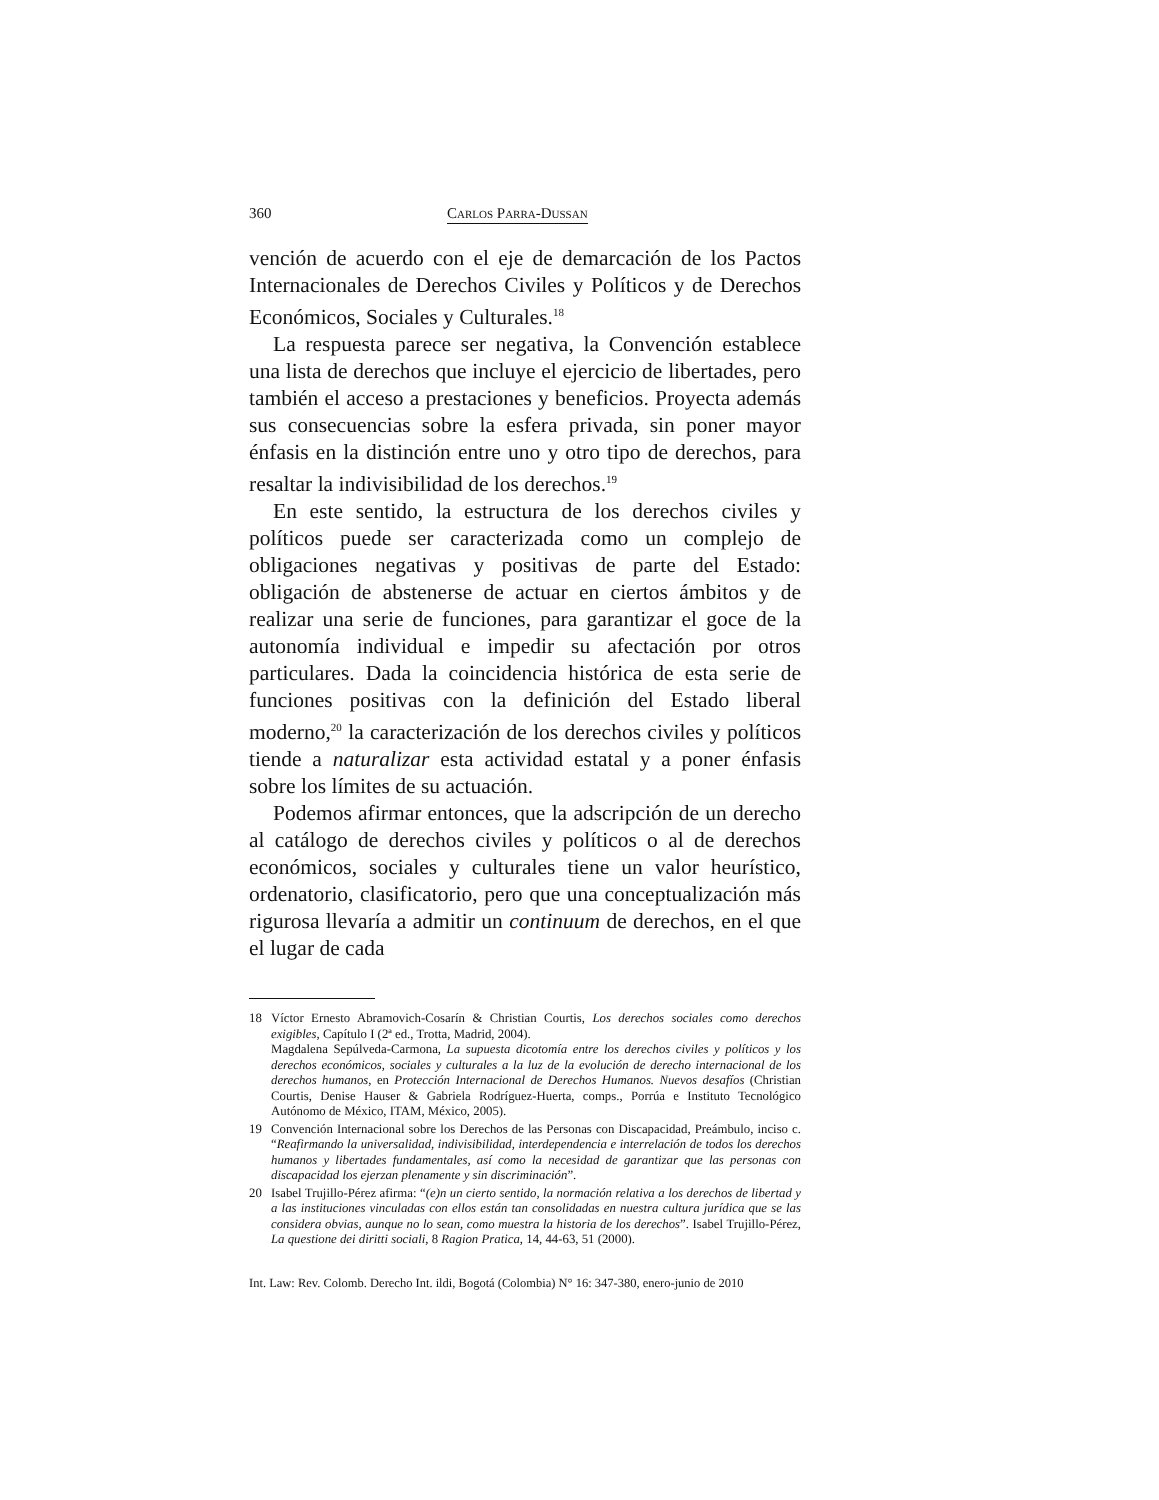360 Carlos Parra-Dussan
vención de acuerdo con el eje de demarcación de los Pactos Internacionales de Derechos Civiles y Políticos y de Derechos Económicos, Sociales y Culturales.<sup>18</sup>
La respuesta parece ser negativa, la Convención establece una lista de derechos que incluye el ejercicio de libertades, pero también el acceso a prestaciones y beneficios. Proyecta además sus consecuencias sobre la esfera privada, sin poner mayor énfasis en la distinción entre uno y otro tipo de derechos, para resaltar la indivisibilidad de los derechos.<sup>19</sup>
En este sentido, la estructura de los derechos civiles y políticos puede ser caracterizada como un complejo de obligaciones negativas y positivas de parte del Estado: obligación de abstenerse de actuar en ciertos ámbitos y de realizar una serie de funciones, para garantizar el goce de la autonomía individual e impedir su afectación por otros particulares. Dada la coincidencia histórica de esta serie de funciones positivas con la definición del Estado liberal moderno,<sup>20</sup> la caracterización de los derechos civiles y políticos tiende a naturalizar esta actividad estatal y a poner énfasis sobre los límites de su actuación.
Podemos afirmar entonces, que la adscripción de un derecho al catálogo de derechos civiles y políticos o al de derechos económicos, sociales y culturales tiene un valor heurístico, ordenatorio, clasificatorio, pero que una conceptualización más rigurosa llevaría a admitir un continuum de derechos, en el que el lugar de cada
18 Víctor Ernesto Abramovich-Cosarín & Christian Courtis, Los derechos sociales como derechos exigibles, Capítulo I (2ª ed., Trotta, Madrid, 2004).
Magdalena Sepúlveda-Carmona, La supuesta dicotomía entre los derechos civiles y políticos y los derechos económicos, sociales y culturales a la luz de la evolución de derecho internacional de los derechos humanos, en Protección Internacional de Derechos Humanos. Nuevos desafíos (Christian Courtis, Denise Hauser & Gabriela Rodríguez-Huerta, comps., Porrúa e Instituto Tecnológico Autónomo de México, ITAM, México, 2005).
19 Convención Internacional sobre los Derechos de las Personas con Discapacidad, Preámbulo, inciso c. “Reafirmando la universalidad, indivisibilidad, interdependencia e interrelación de todos los derechos humanos y libertades fundamentales, así como la necesidad de garantizar que las personas con discapacidad los ejerzan plenamente y sin discriminación”.
20 Isabel Trujillo-Pérez afirma: “(e)n un cierto sentido, la normación relativa a los derechos de libertad y a las instituciones vinculadas con ellos están tan consolidadas en nuestra cultura jurídica que se las considera obvias, aunque no lo sean, como muestra la historia de los derechos”. Isabel Trujillo-Pérez, La questione dei diritti sociali, 8 Ragion Pratica, 14, 44-63, 51 (2000).
Int. Law: Rev. Colomb. Derecho Int. ildi, Bogotá (Colombia) N° 16: 347-380, enero-junio de 2010